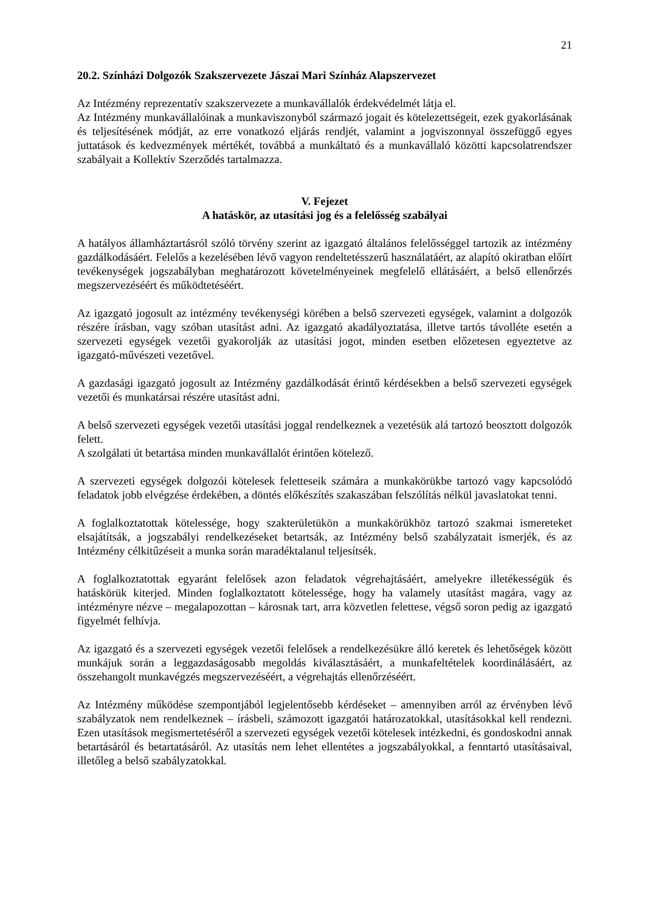21
20.2. Színházi Dolgozók Szakszervezete Jászai Mari Színház Alapszervezet
Az Intézmény reprezentatív szakszervezete a munkavállalók érdekvédelmét látja el.
Az Intézmény munkavállalóinak a munkaviszonyból származó jogait és kötelezettségeit, ezek gyakorlásának és teljesítésének módját, az erre vonatkozó eljárás rendjét, valamint a jogviszonnyal összefüggő egyes juttatások és kedvezmények mértékét, továbbá a munkáltató és a munkavállaló közötti kapcsolatrendszer szabályait a Kollektív Szerződés tartalmazza.
V. Fejezet
A hatáskör, az utasítási jog és a felelősség szabályai
A hatályos államháztartásról szóló törvény szerint az igazgató általános felelősséggel tartozik az intézmény gazdálkodásáért. Felelős a kezelésében lévő vagyon rendeltetésszerű használatáért, az alapító okiratban előírt tevékenységek jogszabályban meghatározott követelményeinek megfelelő ellátásáért, a belső ellenőrzés megszervezéséért és működtetéséért.
Az igazgató jogosult az intézmény tevékenységi körében a belső szervezeti egységek, valamint a dolgozók részére írásban, vagy szóban utasítást adni. Az igazgató akadályoztatása, illetve tartós távolléte esetén a szervezeti egységek vezetői gyakorolják az utasítási jogot, minden esetben előzetesen egyeztetve az igazgató-művészeti vezetővel.
A gazdasági igazgató jogosult az Intézmény gazdálkodását érintő kérdésekben a belső szervezeti egységek vezetői és munkatársai részére utasítást adni.
A belső szervezeti egységek vezetői utasítási joggal rendelkeznek a vezetésük alá tartozó beosztott dolgozók felett.
A szolgálati út betartása minden munkavállalót érintően kötelező.
A szervezeti egységek dolgozói kötelesek feletteseik számára a munkakörükbe tartozó vagy kapcsolódó feladatok jobb elvégzése érdekében, a döntés előkészítés szakaszában felszólítás nélkül javaslatokat tenni.
A foglalkoztatottak kötelessége, hogy szakterületükön a munkakörükhöz tartozó szakmai ismereteket elsajátítsák, a jogszabályi rendelkezéseket betartsák, az Intézmény belső szabályzatait ismerjék, és az Intézmény célkitűzéseit a munka során maradéktalanul teljesítsék.
A foglalkoztatottak egyaránt felelősek azon feladatok végrehajtásáért, amelyekre illetékességük és hatáskörük kiterjed. Minden foglalkoztatott kötelessége, hogy ha valamely utasítást magára, vagy az intézményre nézve – megalapozottan – károsnak tart, arra közvetlen felettese, végső soron pedig az igazgató figyelmét felhívja.
Az igazgató és a szervezeti egységek vezetői felelősek a rendelkezésükre álló keretek és lehetőségek között munkájuk során a leggazdaságosabb megoldás kiválasztásáért, a munkafeltételek koordinálásáért, az összehangolt munkavégzés megszervezéséért, a végrehajtás ellenőrzéséért.
Az Intézmény működése szempontjából legjelentősebb kérdéseket – amennyiben arról az érvényben lévő szabályzatok nem rendelkeznek – írásbeli, számozott igazgatói határozatokkal, utasításokkal kell rendezni. Ezen utasítások megismertetéséről a szervezeti egységek vezetői kötelesek intézkedni, és gondoskodni annak betartásáról és betartatásáról. Az utasítás nem lehet ellentétes a jogszabályokkal, a fenntartó utasításaival, illetőleg a belső szabályzatokkal.